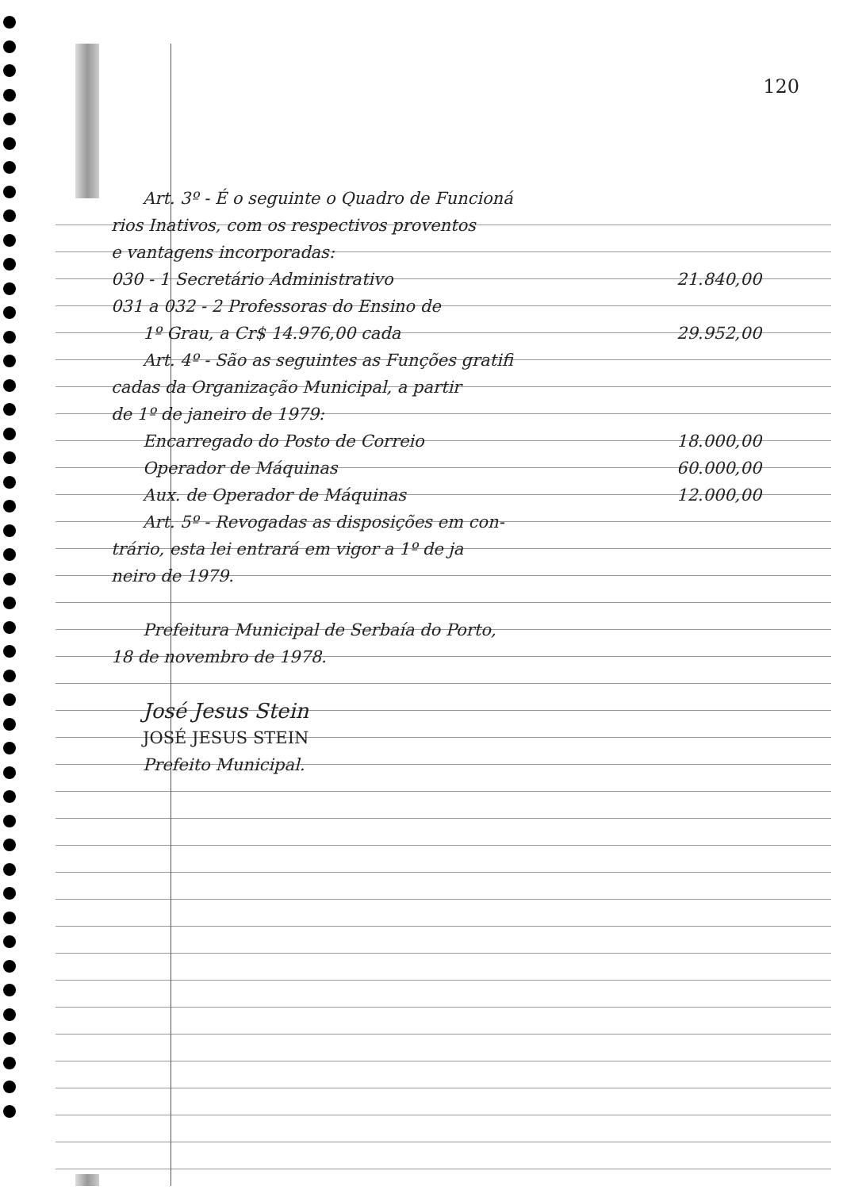120
Art. 3º - É o seguinte o Quadro de Funcioná
rios Inativos, com os respectivos proventos
e vantagens incorporadas:
030 - 1 Secretário Administrativo 21.840,00
031 a 032 - 2 Professoras do Ensino de
1º Grau, a Cr$ 14.976,00 cada 29.952,00
Art. 4º - São as seguintes as Funções gratifi
cadas da Organização Municipal, a partir
de 1º de janeiro de 1979:
Encarregado do Posto de Correio 18.000,00
Operador de Máquinas 60.000,00
Aux. de Operador de Máquinas 12.000,00
Art. 5º - Revogadas as disposições em con-
trário, esta lei entrará em vigor a 1º de ja
neiro de 1979.
Prefeitura Municipal de Serbaía do Porto,
18 de novembro de 1978.
José Jesus Stein
JOSÉ JESUS STEIN
Prefeito Municipal.